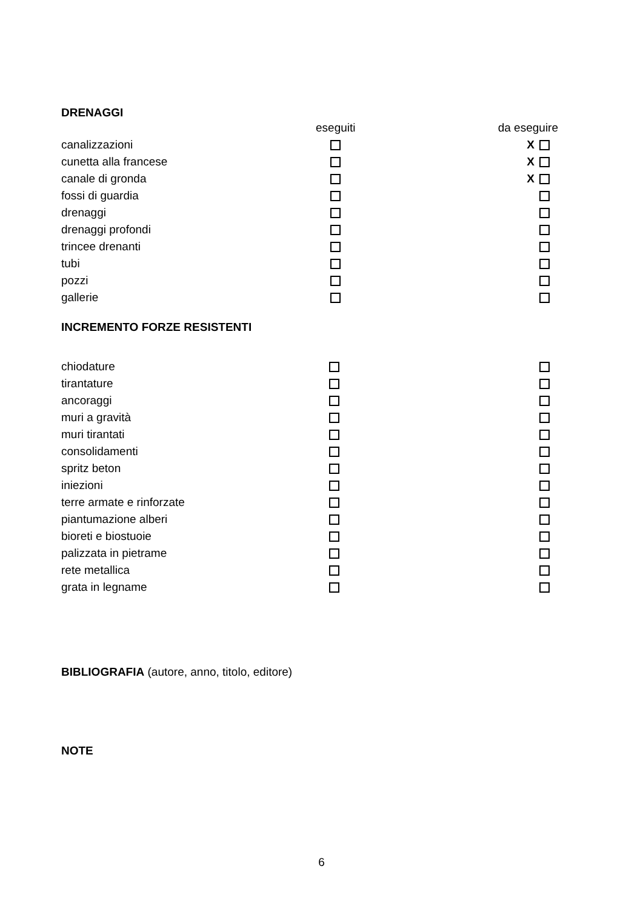DRENAGGI
| | eseguiti | | da eseguire |
| --- | --- | --- | --- |
| canalizzazioni | | | X |
| cunetta alla francese | | | X |
| canale di gronda | | | X |
| fossi di guardia | | | |
| drenaggi | | | |
| drenaggi profondi | | | |
| trincee drenanti | | | |
| tubi | | | |
| pozzi | | | |
| gallerie | | | |
INCREMENTO FORZE RESISTENTI
| chiodature | | | |
| tirantature | | | |
| ancoraggi | | | |
| muri a gravità | | | |
| muri tirantati | | | |
| consolidamenti | | | |
| spritz beton | | | |
| iniezioni | | | |
| terre armate e rinforzate | | | |
| piantumazione alberi | | | |
| bioreti e biostuoie | | | |
| palizzata in pietrame | | | |
| rete metallica | | | |
| grata in legname | | | |
BIBLIOGRAFIA (autore, anno, titolo, editore)
NOTE
6